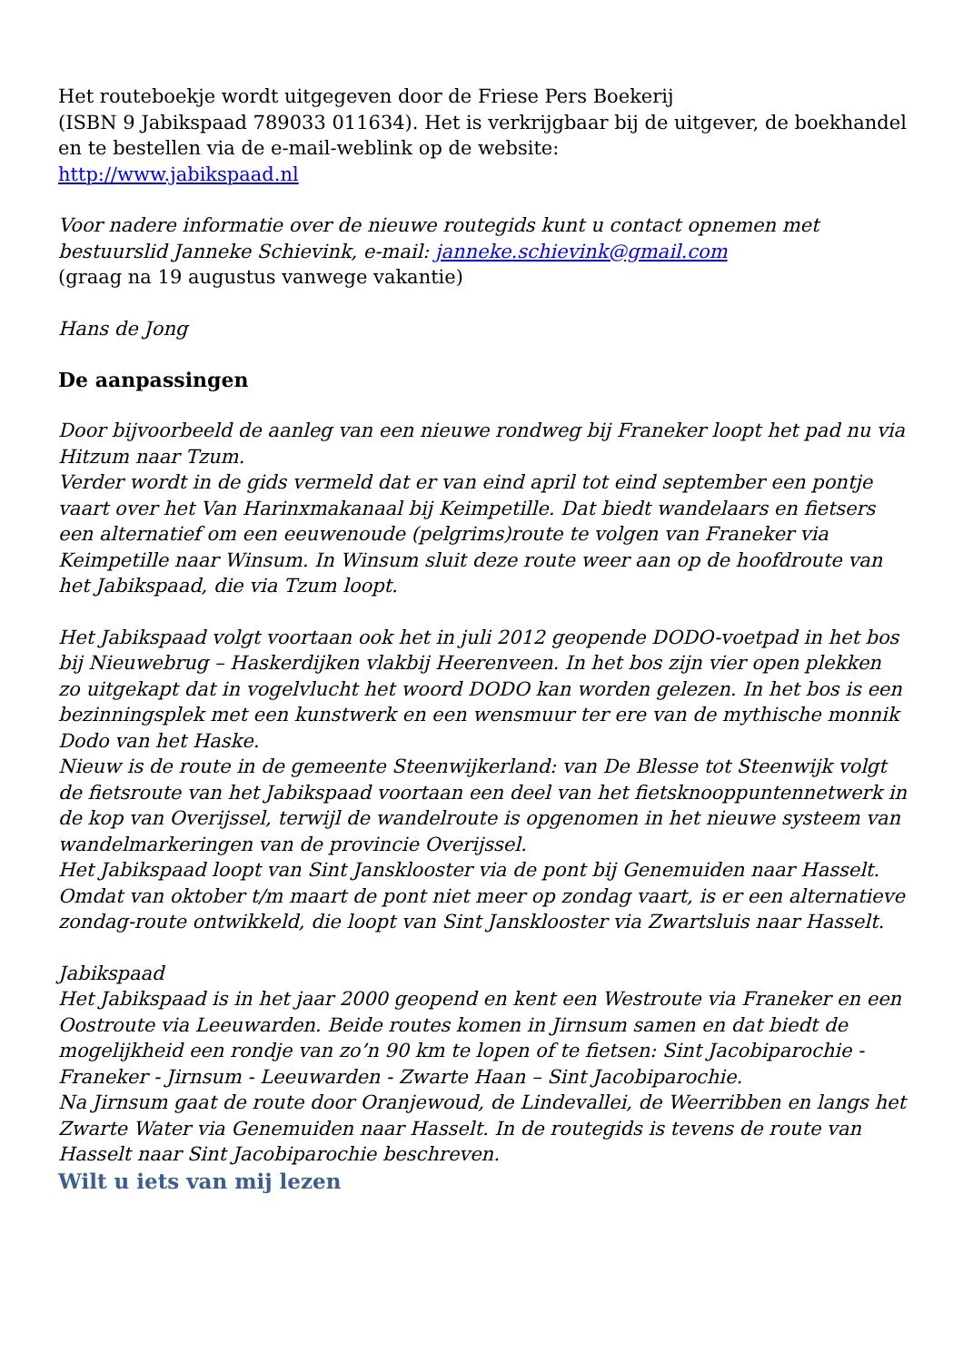Het routeboekje wordt uitgegeven door de Friese Pers Boekerij
(ISBN 9 Jabikspaad 789033 011634). Het is verkrijgbaar bij de uitgever, de boekhandel en te bestellen via de e-mail-weblink op de website:
http://www.jabikspaad.nl
Voor nadere informatie over de nieuwe routegids kunt u contact opnemen met bestuurslid Janneke Schievink, e-mail: janneke.schievink@gmail.com
(graag na 19 augustus vanwege vakantie)
Hans de Jong
De aanpassingen
Door bijvoorbeeld de aanleg van een nieuwe rondweg bij Franeker loopt het pad nu via Hitzum naar Tzum.
Verder wordt in de gids vermeld dat er van eind april tot eind september een pontje vaart over het Van Harinxmakanaal bij Keimpetille. Dat biedt wandelaars en fietsers een alternatief om een eeuwenoude (pelgrims)route te volgen van Franeker via Keimpetille naar Winsum. In Winsum sluit deze route weer aan op de hoofdroute van het Jabikspaad, die via Tzum loopt.
Het Jabikspaad volgt voortaan ook het in juli 2012 geopende DODO-voetpad in het bos bij Nieuwebrug – Haskerdijken vlakbij Heerenveen. In het bos zijn vier open plekken zo uitgekapt dat in vogelvlucht het woord DODO kan worden gelezen. In het bos is een bezinningsplek met een kunstwerk en een wensmuur ter ere van de mythische monnik Dodo van het Haske.
Nieuw is de route in de gemeente Steenwijkerland: van De Blesse tot Steenwijk volgt de fietsroute van het Jabikspaad voortaan een deel van het fietsknooppuntennetwerk in de kop van Overijssel, terwijl de wandelroute is opgenomen in het nieuwe systeem van wandelmarkeringen van de provincie Overijssel.
Het Jabikspaad loopt van Sint Jansklooster via de pont bij Genemuiden naar Hasselt. Omdat van oktober t/m maart de pont niet meer op zondag vaart, is er een alternatieve zondag-route ontwikkeld, die loopt van Sint Jansklooster via Zwartsluis naar Hasselt.
Jabikspaad
Het Jabikspaad is in het jaar 2000 geopend en kent een Westroute via Franeker en een Oostroute via Leeuwarden. Beide routes komen in Jirnsum samen en dat biedt de mogelijkheid een rondje van zo’n 90 km te lopen of te fietsen: Sint Jacobiparochie - Franeker - Jirnsum - Leeuwarden - Zwarte Haan – Sint Jacobiparochie.
Na Jirnsum gaat de route door Oranjewoud, de Lindevallei, de Weerribben en langs het Zwarte Water via Genemuiden naar Hasselt. In de routegids is tevens de route van Hasselt naar Sint Jacobiparochie beschreven.
Wilt u iets van mij lezen